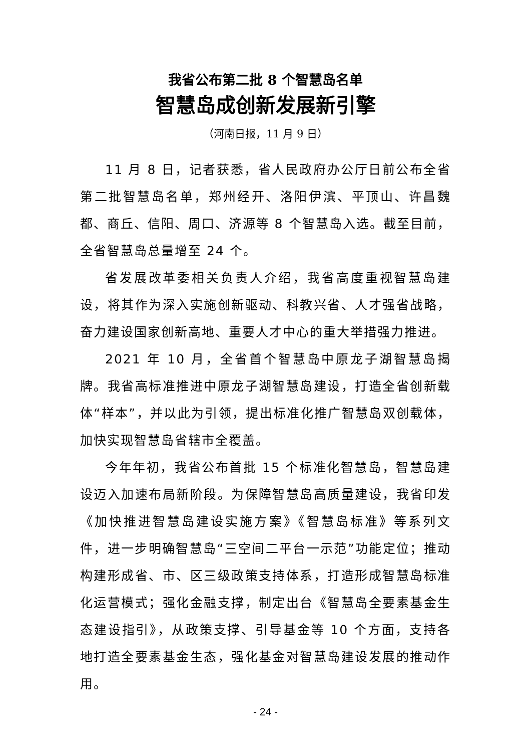我省公布第二批 8 个智慧岛名单
智慧岛成创新发展新引擎
（河南日报，11 月 9 日）
11 月 8 日，记者获悉，省人民政府办公厅日前公布全省第二批智慧岛名单，郑州经开、洛阳伊滨、平顶山、许昌魏都、商丘、信阳、周口、济源等 8 个智慧岛入选。截至目前，全省智慧岛总量增至 24 个。
省发展改革委相关负责人介绍，我省高度重视智慧岛建设，将其作为深入实施创新驱动、科教兴省、人才强省战略，奋力建设国家创新高地、重要人才中心的重大举措强力推进。
2021 年 10 月，全省首个智慧岛中原龙子湖智慧岛揭牌。我省高标准推进中原龙子湖智慧岛建设，打造全省创新载体“样本”，并以此为引领，提出标准化推广智慧岛双创载体，加快实现智慧岛省辖市全覆盖。
今年年初，我省公布首批 15 个标准化智慧岛，智慧岛建设迈入加速布局新阶段。为保障智慧岛高质量建设，我省印发《加快推进智慧岛建设实施方案》《智慧岛标准》等系列文件，进一步明确智慧岛“三空间二平台一示范”功能定位；推动构建形成省、市、区三级政策支持体系，打造形成智慧岛标准化运营模式；强化金融支撑，制定出台《智慧岛全要素基金生态建设指引》，从政策支撑、引导基金等 10 个方面，支持各地打造全要素基金生态，强化基金对智慧岛建设发展的推动作用。
- 24 -